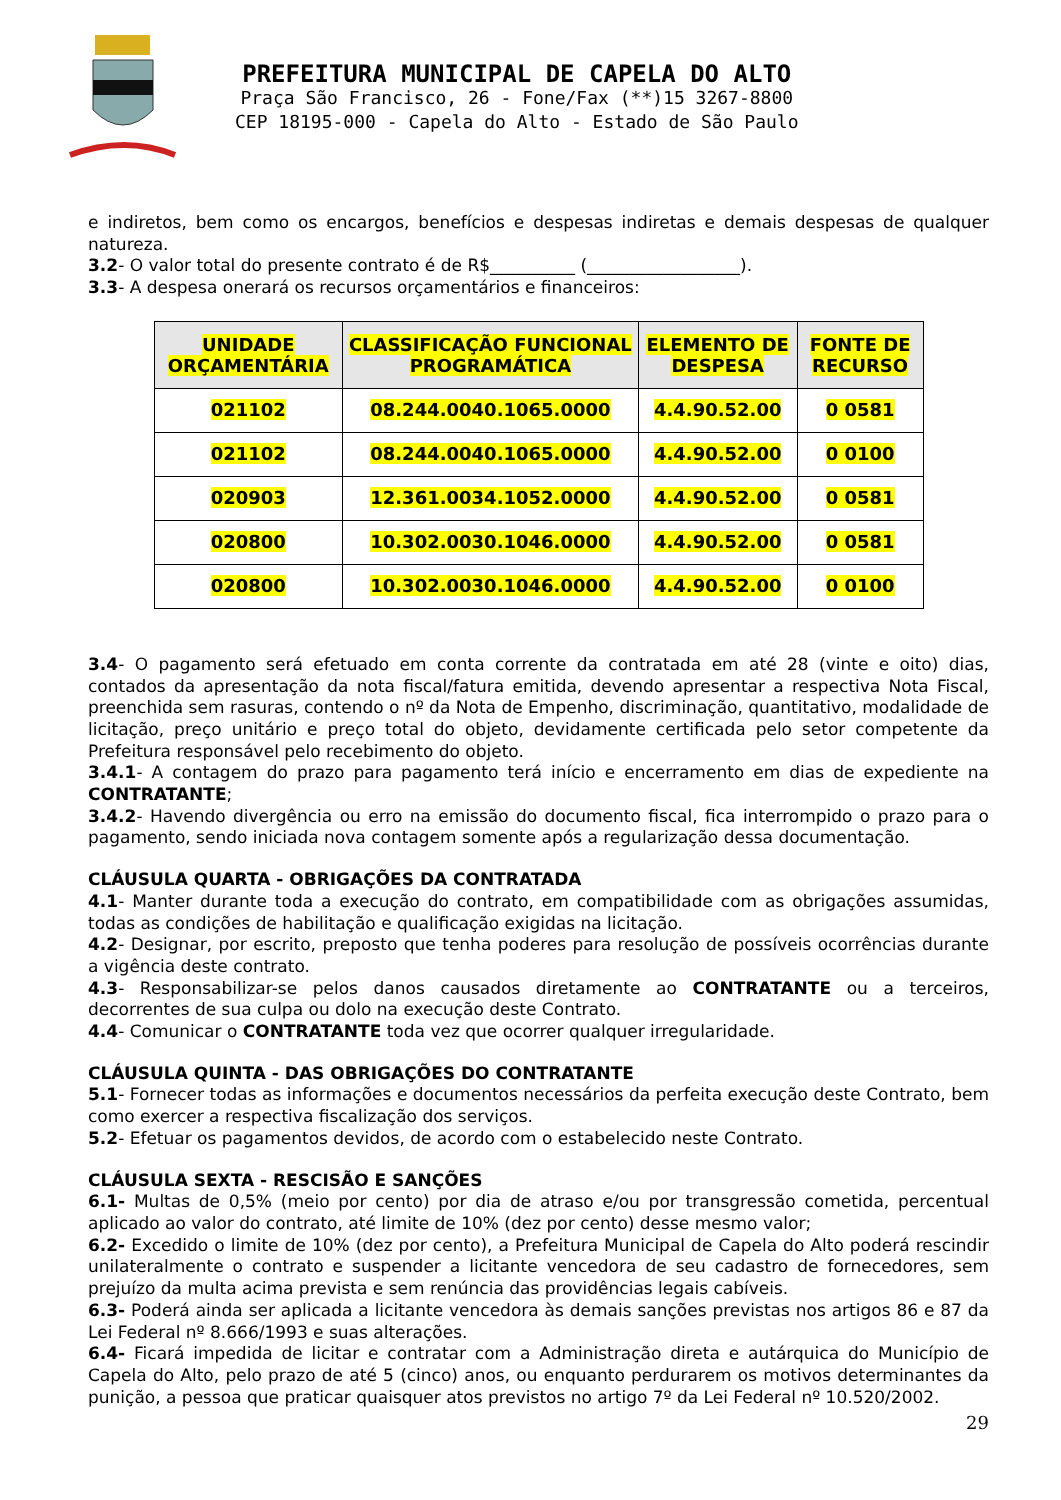PREFEITURA MUNICIPAL DE CAPELA DO ALTO
Praça São Francisco, 26 - Fone/Fax (**)15 3267-8800
CEP 18195-000 - Capela do Alto - Estado de São Paulo
e indiretos, bem como os encargos, benefícios e despesas indiretas e demais despesas de qualquer natureza.
3.2- O valor total do presente contrato é de R$__________ (__________________).
3.3- A despesa onerará os recursos orçamentários e financeiros:
| UNIDADE ORÇAMENTÁRIA | CLASSIFICAÇÃO FUNCIONAL PROGRAMÁTICA | ELEMENTO DE DESPESA | FONTE DE RECURSO |
| --- | --- | --- | --- |
| 021102 | 08.244.0040.1065.0000 | 4.4.90.52.00 | 0 0581 |
| 021102 | 08.244.0040.1065.0000 | 4.4.90.52.00 | 0 0100 |
| 020903 | 12.361.0034.1052.0000 | 4.4.90.52.00 | 0 0581 |
| 020800 | 10.302.0030.1046.0000 | 4.4.90.52.00 | 0 0581 |
| 020800 | 10.302.0030.1046.0000 | 4.4.90.52.00 | 0 0100 |
3.4- O pagamento será efetuado em conta corrente da contratada em até 28 (vinte e oito) dias, contados da apresentação da nota fiscal/fatura emitida, devendo apresentar a respectiva Nota Fiscal, preenchida sem rasuras, contendo o nº da Nota de Empenho, discriminação, quantitativo, modalidade de licitação, preço unitário e preço total do objeto, devidamente certificada pelo setor competente da Prefeitura responsável pelo recebimento do objeto.
3.4.1- A contagem do prazo para pagamento terá início e encerramento em dias de expediente na CONTRATANTE;
3.4.2- Havendo divergência ou erro na emissão do documento fiscal, fica interrompido o prazo para o pagamento, sendo iniciada nova contagem somente após a regularização dessa documentação.
CLÁUSULA QUARTA - OBRIGAÇÕES DA CONTRATADA
4.1- Manter durante toda a execução do contrato, em compatibilidade com as obrigações assumidas, todas as condições de habilitação e qualificação exigidas na licitação.
4.2- Designar, por escrito, preposto que tenha poderes para resolução de possíveis ocorrências durante a vigência deste contrato.
4.3- Responsabilizar-se pelos danos causados diretamente ao CONTRATANTE ou a terceiros, decorrentes de sua culpa ou dolo na execução deste Contrato.
4.4- Comunicar o CONTRATANTE toda vez que ocorrer qualquer irregularidade.
CLÁUSULA QUINTA - DAS OBRIGAÇÕES DO CONTRATANTE
5.1- Fornecer todas as informações e documentos necessários da perfeita execução deste Contrato, bem como exercer a respectiva fiscalização dos serviços.
5.2- Efetuar os pagamentos devidos, de acordo com o estabelecido neste Contrato.
CLÁUSULA SEXTA - RESCISÃO E SANÇÕES
6.1- Multas de 0,5% (meio por cento) por dia de atraso e/ou por transgressão cometida, percentual aplicado ao valor do contrato, até limite de 10% (dez por cento) desse mesmo valor;
6.2- Excedido o limite de 10% (dez por cento), a Prefeitura Municipal de Capela do Alto poderá rescindir unilateralmente o contrato e suspender a licitante vencedora de seu cadastro de fornecedores, sem prejuízo da multa acima prevista e sem renúncia das providências legais cabíveis.
6.3- Poderá ainda ser aplicada a licitante vencedora às demais sanções previstas nos artigos 86 e 87 da Lei Federal nº 8.666/1993 e suas alterações.
6.4- Ficará impedida de licitar e contratar com a Administração direta e autárquica do Município de Capela do Alto, pelo prazo de até 5 (cinco) anos, ou enquanto perdurarem os motivos determinantes da punição, a pessoa que praticar quaisquer atos previstos no artigo 7º da Lei Federal nº 10.520/2002.
29